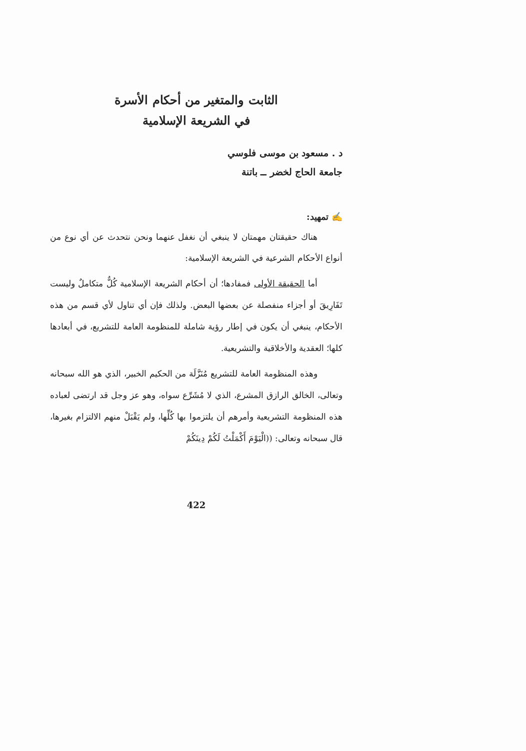الثابت والمتغير من أحكام الأسرة
في الشريعة الإسلامية
د . مسعود بن موسى فلوسي
جامعة الحاج لخضر ــ باتنة
✍ تمهيد:
هناك حقيقتان مهمتان لا ينبغي أن نغفل عنهما ونحن نتحدث عن أي نوع من أنواع الأحكام الشرعية في الشريعة الإسلامية:
أما الحقيقة الأولى فمفادها؛ أن أحكام الشريعة الإسلامية كُلٌّ متكاملٌ وليست تَفَارِيقَ أو أجزاء منفصلة عن بعضها البعض. ولذلك فإن أي تناول لأي قسم من هذه الأحكام، ينبغي أن يكون في إطار رؤية شاملة للمنظومة العامة للتشريع، في أبعادها كلها؛ العقدية والأخلاقية والتشريعية.
وهذه المنظومة العامة للتشريع مُنَزَّلَة من الحكيم الخبير، الذي هو الله سبحانه وتعالى، الخالق الرازق المشرع، الذي لا مُشَرِّع سواه، وهو عز وجل قد ارتضى لعباده هذه المنظومة التشريعية وأمرهم أن يلتزموا بها كُلِّها، ولم يَقْبَلْ منهم الالتزام بغيرها، قال سبحانه وتعالى: ((الْيَوْمَ أَكْمَلْتُ لَكُمْ دِينَكُمْ
422